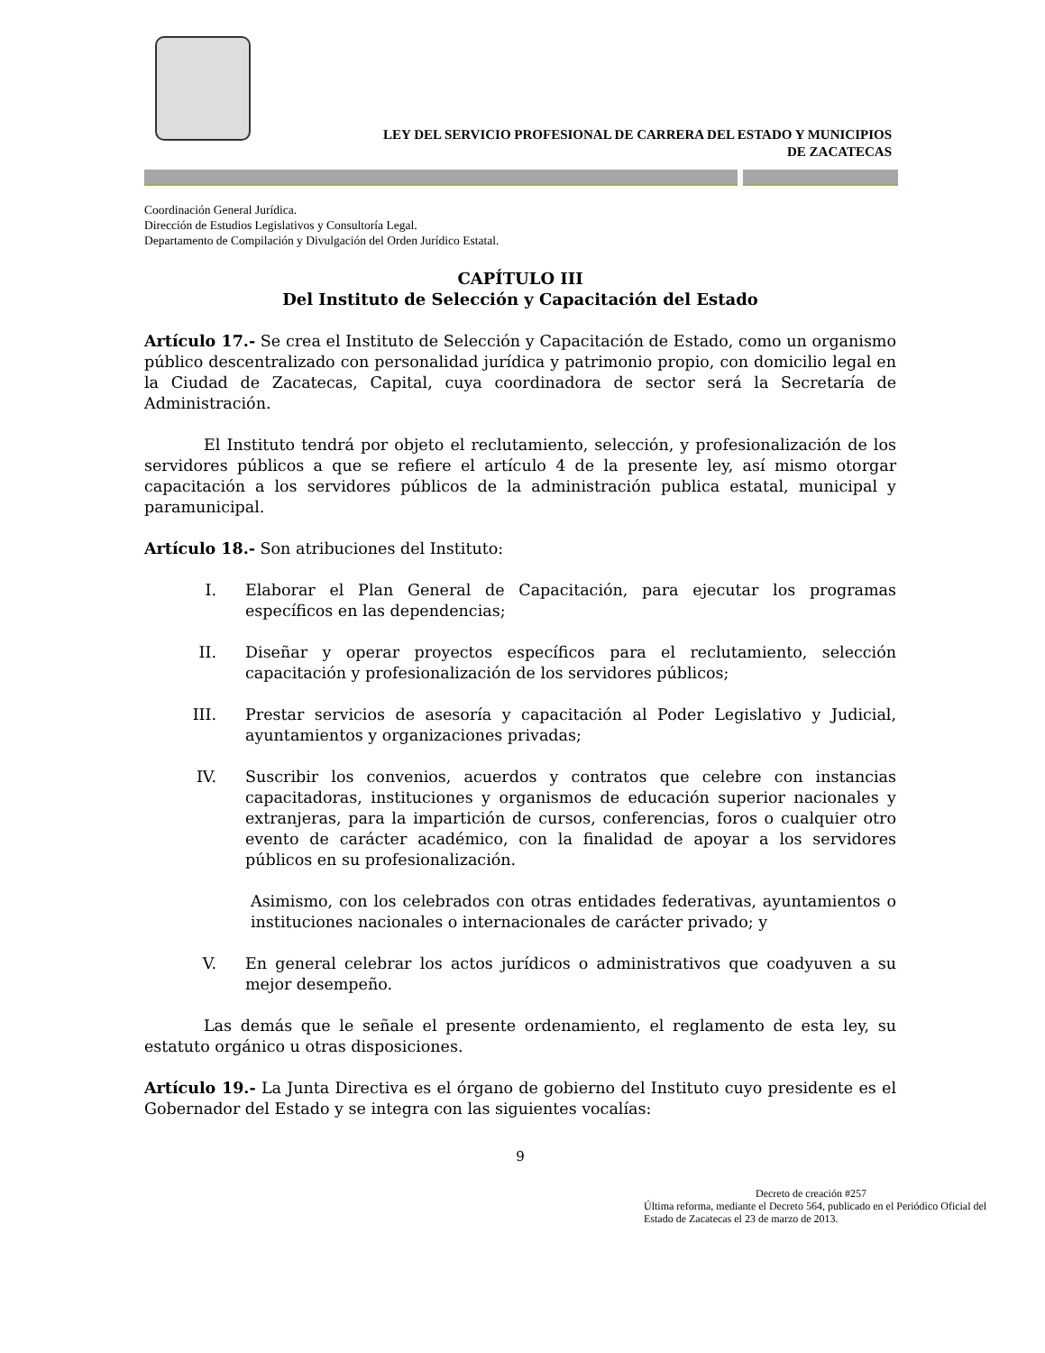LEY DEL SERVICIO PROFESIONAL DE CARRERA DEL ESTADO Y MUNICIPIOS
DE ZACATECAS
Coordinación General Jurídica.
Dirección de Estudios Legislativos y Consultoría Legal.
Departamento de Compilación y Divulgación del Orden Jurídico Estatal.
CAPÍTULO III
Del Instituto de Selección y Capacitación del Estado
Artículo 17.- Se crea el Instituto de Selección y Capacitación de Estado, como un organismo público descentralizado con personalidad jurídica y patrimonio propio, con domicilio legal en la Ciudad de Zacatecas, Capital, cuya coordinadora de sector será la Secretaría de Administración.
El Instituto tendrá por objeto el reclutamiento, selección, y profesionalización de los servidores públicos a que se refiere el artículo 4 de la presente ley, así mismo otorgar capacitación a los servidores públicos de la administración publica estatal, municipal y paramunicipal.
Artículo 18.- Son atribuciones del Instituto:
I. Elaborar el Plan General de Capacitación, para ejecutar los programas específicos en las dependencias;
II. Diseñar y operar proyectos específicos para el reclutamiento, selección capacitación y profesionalización de los servidores públicos;
III. Prestar servicios de asesoría y capacitación al Poder Legislativo y Judicial, ayuntamientos y organizaciones privadas;
IV. Suscribir los convenios, acuerdos y contratos que celebre con instancias capacitadoras, instituciones y organismos de educación superior nacionales y extranjeras, para la impartición de cursos, conferencias, foros o cualquier otro evento de carácter académico, con la finalidad de apoyar a los servidores públicos en su profesionalización.
Asimismo, con los celebrados con otras entidades federativas, ayuntamientos o instituciones nacionales o internacionales de carácter privado; y
V. En general celebrar los actos jurídicos o administrativos que coadyuven a su mejor desempeño.
Las demás que le señale el presente ordenamiento, el reglamento de esta ley, su estatuto orgánico u otras disposiciones.
Artículo 19.- La Junta Directiva es el órgano de gobierno del Instituto cuyo presidente es el Gobernador del Estado y se integra con las siguientes vocalías:
9
Decreto de creación #257
Última reforma, mediante el Decreto 564, publicado en el Periódico Oficial del Estado de Zacatecas el 23 de marzo de 2013.